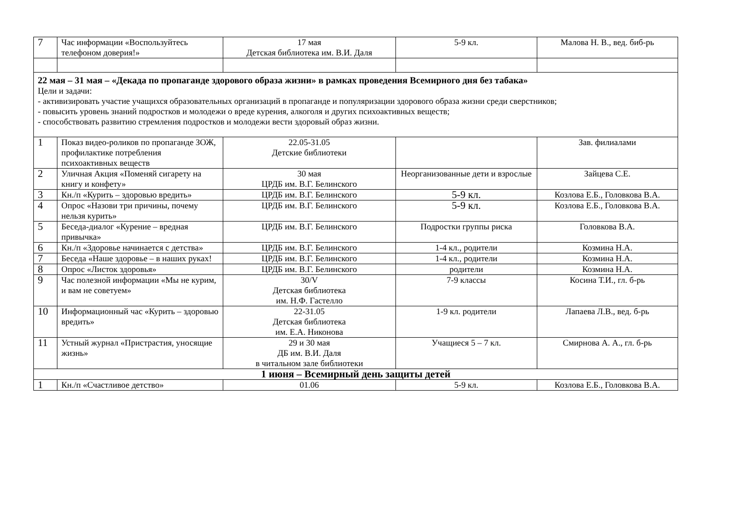| 7 | Час информации «Воспользуйтесь телефоном доверия!» | 17 мая Детская библиотека им. В.И. Даля | 5-9 кл. | Малова Н. В., вед. биб-рь |
| 22 мая – 31 мая – «Декада по пропаганде здорового образа жизни» в рамках проведения Всемирного дня без табака» Цели и задачи: - активизировать участие учащихся образовательных организаций в пропаганде и популяризации здорового образа жизни среди сверстников; - повысить уровень знаний подростков и молодежи о вреде курения, алкоголя и других психоактивных веществ; - способствовать развитию стремления подростков и молодежи вести здоровый образ жизни. | | | | |
| 1 | Показ видео-роликов по пропаганде ЗОЖ, профилактике потребления психоактивных веществ | 22.05-31.05 Детские библиотеки | | Зав. филиалами |
| 2 | Уличная Акция «Поменяй сигарету на книгу и конфету» | 30 мая ЦРДБ им. В.Г. Белинского | Неорганизованные дети и взрослые | Зайцева С.Е. |
| 3 | Кн./п «Курить – здоровью вредить» | ЦРДБ им. В.Г. Белинского | 5-9 кл. | Козлова Е.Б., Головкова В.А. |
| 4 | Опрос «Назови три причины, почему нельзя курить» | ЦРДБ им. В.Г. Белинского | 5-9 кл. | Козлова Е.Б., Головкова В.А. |
| 5 | Беседа-диалог «Курение – вредная привычка» | ЦРДБ им. В.Г. Белинского | Подростки группы риска | Головкова В.А. |
| 6 | Кн./п «Здоровье начинается с детства» | ЦРДБ им. В.Г. Белинского | 1-4 кл., родители | Козмина Н.А. |
| 7 | Беседа «Наше здоровье – в наших руках! | ЦРДБ им. В.Г. Белинского | 1-4 кл., родители | Козмина Н.А. |
| 8 | Опрос «Листок здоровья» | ЦРДБ им. В.Г. Белинского | родители | Козмина Н.А. |
| 9 | Час полезной информации «Мы не курим, и вам не советуем» | 30/V Детская библиотека им. Н.Ф. Гастелло | 7-9 классы | Косина Т.И., гл. б-рь |
| 10 | Информационный час «Курить – здоровью вредить» | 22-31.05 Детская библиотека им. Е.А. Никонова | 1-9 кл. родители | Лапаева Л.В., вед. б-рь |
| 11 | Устный журнал «Пристрастия, уносящие жизнь» | 29 и 30 мая ДБ им. В.И. Даля в читальном зале библиотеки | Учащиеся 5 – 7 кл. | Смирнова А. А., гл. б-рь |
| 1 июня – Всемирный день защиты детей | | | | |
| 1 | Кн./п «Счастливое детство» | 01.06 | 5-9 кл. | Козлова Е.Б., Головкова В.А. |